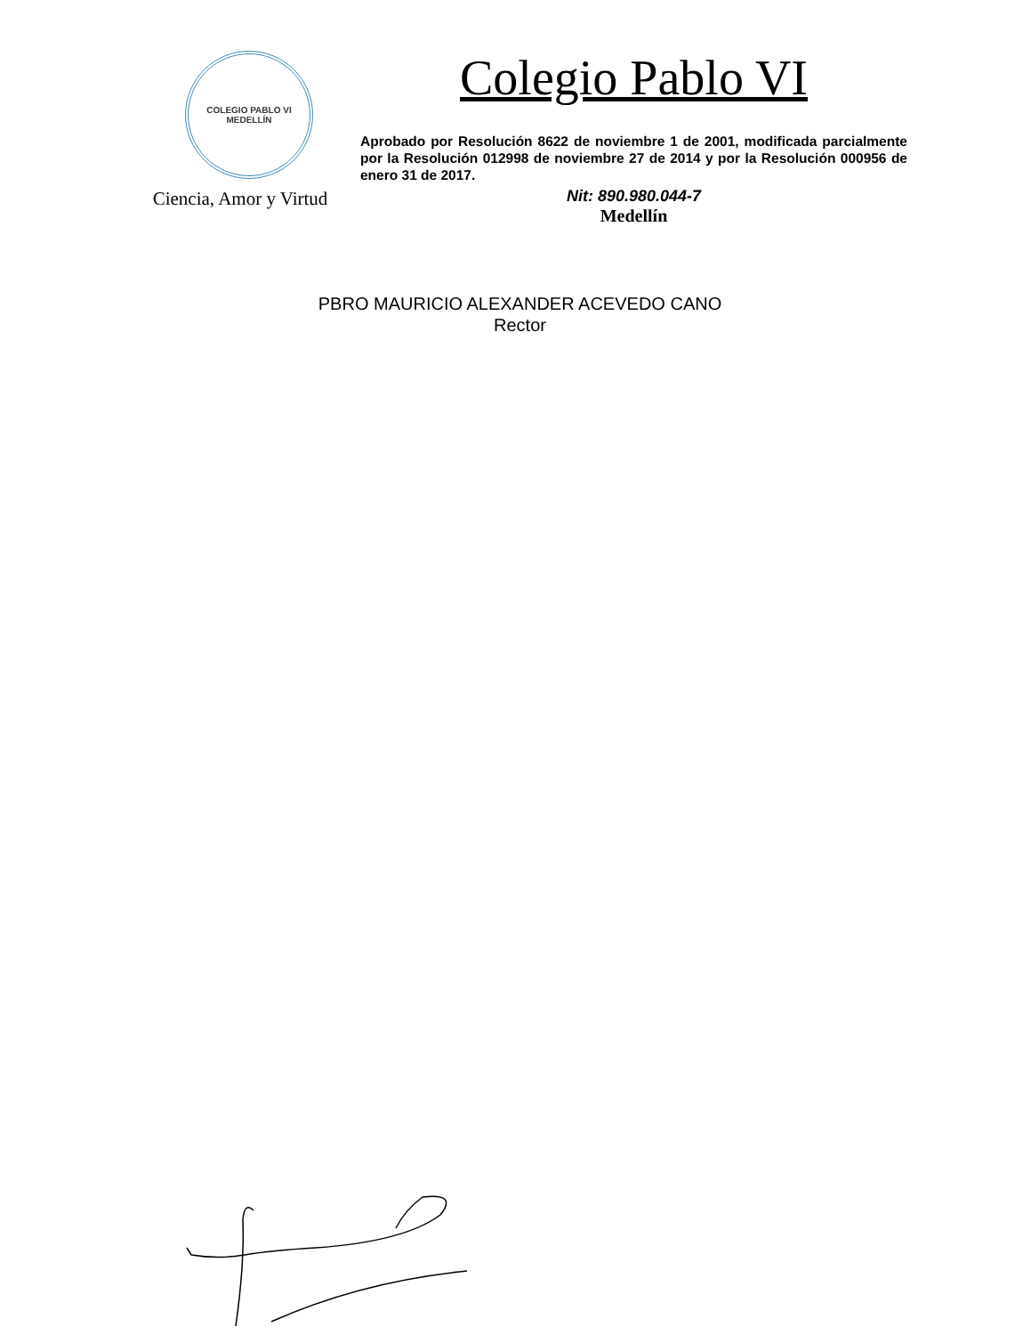COLEGIO PABLO VI
MEDELLÍN
Ciencia, Amor y Virtud
Colegio Pablo VI
Aprobado por Resolución 8622 de noviembre 1 de 2001, modificada parcialmente por la Resolución 012998 de noviembre 27 de 2014 y por la Resolución 000956 de enero 31 de 2017.
Nit: 890.980.044-7
Medellín
PBRO MAURICIO ALEXANDER ACEVEDO CANO
Rector